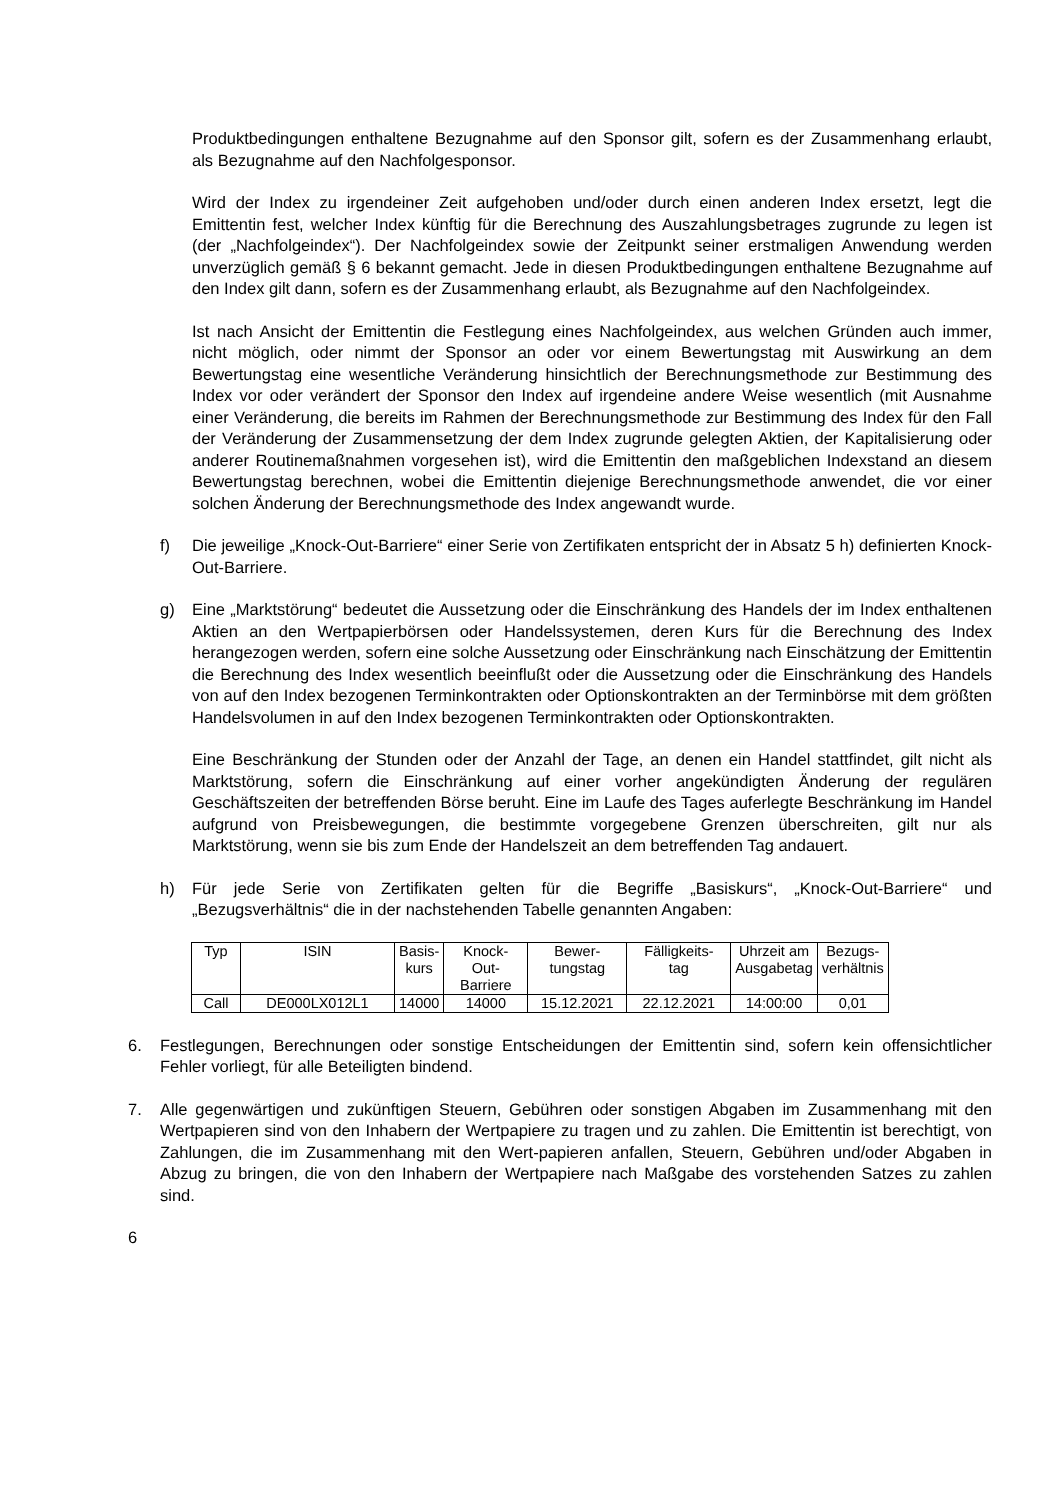Produktbedingungen enthaltene Bezugnahme auf den Sponsor gilt, sofern es der Zusammenhang erlaubt, als Bezugnahme auf den Nachfolgesponsor.
Wird der Index zu irgendeiner Zeit aufgehoben und/oder durch einen anderen Index ersetzt, legt die Emittentin fest, welcher Index künftig für die Berechnung des Auszahlungsbetrages zugrunde zu legen ist (der „Nachfolgeindex“). Der Nachfolgeindex sowie der Zeitpunkt seiner erstmaligen Anwendung werden unverzüglich gemäß § 6 bekannt gemacht. Jede in diesen Produktbedingungen enthaltene Bezugnahme auf den Index gilt dann, sofern es der Zusammenhang erlaubt, als Bezugnahme auf den Nachfolgeindex.
Ist nach Ansicht der Emittentin die Festlegung eines Nachfolgeindex, aus welchen Gründen auch immer, nicht möglich, oder nimmt der Sponsor an oder vor einem Bewertungstag mit Auswirkung an dem Bewertungstag eine wesentliche Veränderung hinsichtlich der Berechnungsmethode zur Bestimmung des Index vor oder verändert der Sponsor den Index auf irgendeine andere Weise wesentlich (mit Ausnahme einer Veränderung, die bereits im Rahmen der Berechnungsmethode zur Bestimmung des Index für den Fall der Veränderung der Zusammensetzung der dem Index zugrunde gelegten Aktien, der Kapitalisierung oder anderer Routinemaßnahmen vorgesehen ist), wird die Emittentin den maßgeblichen Indexstand an diesem Bewertungstag berechnen, wobei die Emittentin diejenige Berechnungsmethode anwendet, die vor einer solchen Änderung der Berechnungsmethode des Index angewandt wurde.
f) Die jeweilige „Knock-Out-Barriere“ einer Serie von Zertifikaten entspricht der in Absatz 5 h) definierten Knock-Out-Barriere.
g) Eine „Marktstörung“ bedeutet die Aussetzung oder die Einschränkung des Handels der im Index enthaltenen Aktien an den Wertpapierbörsen oder Handelssystemen, deren Kurs für die Berechnung des Index herangezogen werden, sofern eine solche Aussetzung oder Einschränkung nach Einschätzung der Emittentin die Berechnung des Index wesentlich beeinflußt oder die Aussetzung oder die Einschränkung des Handels von auf den Index bezogenen Terminkontrakten oder Optionskontrakten an der Terminbörse mit dem größten Handelsvolumen in auf den Index bezogenen Terminkontrakten oder Optionskontrakten.
Eine Beschränkung der Stunden oder der Anzahl der Tage, an denen ein Handel stattfindet, gilt nicht als Marktstörung, sofern die Einschränkung auf einer vorher angekündigten Änderung der regulären Geschäftszeiten der betreffenden Börse beruht. Eine im Laufe des Tages auferlegte Beschränkung im Handel aufgrund von Preisbewegungen, die bestimmte vorgegebene Grenzen überschreiten, gilt nur als Marktstörung, wenn sie bis zum Ende der Handelszeit an dem betreffenden Tag andauert.
h) Für jede Serie von Zertifikaten gelten für die Begriffe „Basiskurs“, „Knock-Out-Barriere“ und „Bezugsverhältnis“ die in der nachstehenden Tabelle genannten Angaben:
| Typ | ISIN | Basis- kurs | Knock- Out- Barriere | Bewer- tungstag | Fälligkeits- tag | Uhrzeit am Ausgabetag | Bezugs- verhältnis |
| --- | --- | --- | --- | --- | --- | --- | --- |
| Call | DE000LX012L1 | 14000 | 14000 | 15.12.2021 | 22.12.2021 | 14:00:00 | 0,01 |
6. Festlegungen, Berechnungen oder sonstige Entscheidungen der Emittentin sind, sofern kein offensichtlicher Fehler vorliegt, für alle Beteiligten bindend.
7. Alle gegenwärtigen und zukünftigen Steuern, Gebühren oder sonstigen Abgaben im Zusammenhang mit den Wertpapieren sind von den Inhabern der Wertpapiere zu tragen und zu zahlen. Die Emittentin ist berechtigt, von Zahlungen, die im Zusammenhang mit den Wert-papieren anfallen, Steuern, Gebühren und/oder Abgaben in Abzug zu bringen, die von den Inhabern der Wertpapiere nach Maßgabe des vorstehenden Satzes zu zahlen sind.
6